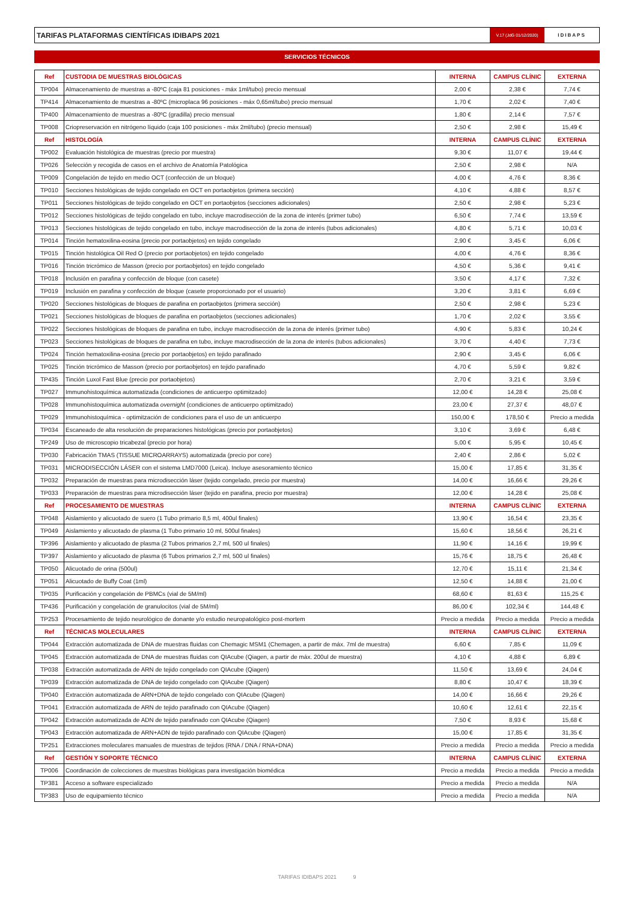TARIFAS PLATAFORMAS CIENTÍFICAS IDIBAPS 2021
V.17 (JdG 01/12/2020)
IDIBAPS
SERVICIOS TÉCNICOS
| Ref | CUSTODIA DE MUESTRAS BIOLÓGICAS | INTERNA | CAMPUS CLÍNIC | EXTERNA |
| --- | --- | --- | --- | --- |
| TP004 | Almacenamiento de muestras a -80ºC (caja 81 posiciones - máx 1ml/tubo) precio mensual | 2,00 € | 2,38 € | 7,74 € |
| TP414 | Almacenamiento de muestras a -80ºC (microplaca 96 posiciones - máx 0,65ml/tubo) precio mensual | 1,70 € | 2,02 € | 7,40 € |
| TP400 | Almacenamiento de muestras a -80ºC (gradilla) precio mensual | 1,80 € | 2,14 € | 7,57 € |
| TP008 | Criopreservación en nitrógeno líquido (caja 100 posiciones - máx 2ml/tubo) (precio mensual) | 2,50 € | 2,98 € | 15,49 € |
| Ref | HISTOLOGÍA | INTERNA | CAMPUS CLÍNIC | EXTERNA |
| TP002 | Evaluación histológica de muestras (precio por muestra) | 9,30 € | 11,07 € | 19,44 € |
| TP026 | Selección y recogida de casos en el archivo de Anatomía Patológica | 2,50 € | 2,98 € | N/A |
| TP009 | Congelación de tejido en medio OCT (confección de un bloque) | 4,00 € | 4,76 € | 8,36 € |
| TP010 | Secciones histológicas de tejido congelado en OCT en portaobjetos (primera sección) | 4,10 € | 4,88 € | 8,57 € |
| TP011 | Secciones histológicas de tejido congelado en OCT en portaobjetos (secciones adicionales) | 2,50 € | 2,98 € | 5,23 € |
| TP012 | Secciones histológicas de tejido congelado en tubo, incluye macrodisección de la zona de interés (primer tubo) | 6,50 € | 7,74 € | 13,59 € |
| TP013 | Secciones histológicas de tejido congelado en tubo, incluye macrodisección de la zona de interés (tubos adicionales) | 4,80 € | 5,71 € | 10,03 € |
| TP014 | Tinción hematoxilina-eosina (precio por portaobjetos) en tejido congelado | 2,90 € | 3,45 € | 6,06 € |
| TP015 | Tinción histológica Oil Red O (precio por portaobjetos) en tejido congelado | 4,00 € | 4,76 € | 8,36 € |
| TP016 | Tinción tricrómico de Masson (precio por portaobjetos) en tejido congelado | 4,50 € | 5,36 € | 9,41 € |
| TP018 | Inclusión en parafina y confección de bloque (con casete) | 3,50 € | 4,17 € | 7,32 € |
| TP019 | Inclusión en parafina y confección de bloque (casete proporcionado por el usuario) | 3,20 € | 3,81 € | 6,69 € |
| TP020 | Secciones histológicas de bloques de parafina en portaobjetos (primera sección) | 2,50 € | 2,98 € | 5,23 € |
| TP021 | Secciones histológicas de bloques de parafina en portaobjetos (secciones adicionales) | 1,70 € | 2,02 € | 3,55 € |
| TP022 | Secciones histológicas de bloques de parafina en tubo, incluye macrodisección de la zona de interés (primer tubo) | 4,90 € | 5,83 € | 10,24 € |
| TP023 | Secciones histológicas de bloques de parafina en tubo, incluye macrodisección de la zona de interés (tubos adicionales) | 3,70 € | 4,40 € | 7,73 € |
| TP024 | Tinción hematoxilina-eosina (precio por portaobjetos) en tejido parafinado | 2,90 € | 3,45 € | 6,06 € |
| TP025 | Tinción tricrómico de Masson (precio por portaobjetos) en tejido parafinado | 4,70 € | 5,59 € | 9,82 € |
| TP435 | Tinción Luxol Fast Blue (precio por portaobjetos) | 2,70 € | 3,21 € | 3,59 € |
| TP027 | Immunohistoquímica automatizada (condiciones de anticuerpo optimitzado) | 12,00 € | 14,28 € | 25,08 € |
| TP028 | Immunohistoquímica automatizada overnight (condiciones de anticuerpo optimitzado) | 23,00 € | 27,37 € | 48,07 € |
| TP029 | Immunohistoquímica - optimitzación de condiciones para el uso de un anticuerpo | 150,00 € | 178,50 € | Precio a medida |
| TP034 | Escaneado de alta resolución de preparaciones histológicas (precio por portaobjetos) | 3,10 € | 3,69 € | 6,48 € |
| TP249 | Uso de microscopio tricabezal (precio por hora) | 5,00 € | 5,95 € | 10,45 € |
| TP030 | Fabricación TMAS (TISSUE MICROARRAYS) automatizada (precio por core) | 2,40 € | 2,86 € | 5,02 € |
| TP031 | MICRODISECCIÓN LÁSER con el sistema LMD7000 (Leica). Incluye asesoramiento técnico | 15,00 € | 17,85 € | 31,35 € |
| TP032 | Preparación de muestras para microdisección láser (tejido congelado, precio por muestra) | 14,00 € | 16,66 € | 29,26 € |
| TP033 | Preparación de muestras para microdisección láser (tejido en parafina, precio por muestra) | 12,00 € | 14,28 € | 25,08 € |
| Ref | PROCESAMIENTO DE MUESTRAS | INTERNA | CAMPUS CLÍNIC | EXTERNA |
| TP048 | Aislamiento y alicuotado de suero (1 Tubo primario 8,5 ml, 400ul finales) | 13,90 € | 16,54 € | 23,35 € |
| TP049 | Aislamiento y alicuotado de plasma (1 Tubo primario 10 ml, 500ul finales) | 15,60 € | 18,56 € | 26,21 € |
| TP396 | Aislamiento y alicuotado de plasma (2 Tubos primarios 2,7 ml, 500 ul finales) | 11,90 € | 14,16 € | 19,99 € |
| TP397 | Aislamiento y alicuotado de plasma (6 Tubos primarios 2,7 ml, 500 ul finales) | 15,76 € | 18,75 € | 26,48 € |
| TP050 | Alicuotado de orina (500ul) | 12,70 € | 15,11 € | 21,34 € |
| TP051 | Alicuotado de Buffy Coat (1ml) | 12,50 € | 14,88 € | 21,00 € |
| TP035 | Purificación y congelación de PBMCs (vial de 5M/ml) | 68,60 € | 81,63 € | 115,25 € |
| TP436 | Purificación y congelación de granulocitos (vial de 5M/ml) | 86,00 € | 102,34 € | 144,48 € |
| TP253 | Procesamiento de tejido neurológico de donante y/o estudio neuropatológico post-mortem | Precio a medida | Precio a medida | Precio a medida |
| Ref | TÉCNICAS MOLECULARES | INTERNA | CAMPUS CLÍNIC | EXTERNA |
| TP044 | Extracción automatizada de DNA de muestras fluidas con Chemagic MSM1 (Chemagen, a partir de máx. 7ml de muestra) | 6,60 € | 7,85 € | 11,09 € |
| TP045 | Extracción automatizada de DNA de muestras fluidas con QIAcube (Qiagen, a partir de máx. 200ul de muestra) | 4,10 € | 4,88 € | 6,89 € |
| TP038 | Extracción automatizada de ARN de tejido congelado con QIAcube (Qiagen) | 11,50 € | 13,69 € | 24,04 € |
| TP039 | Extracción automatizada de DNA de tejido congelado con QIAcube (Qiagen) | 8,80 € | 10,47 € | 18,39 € |
| TP040 | Extracción automatizada de ARN+DNA de tejido congelado con QIAcube (Qiagen) | 14,00 € | 16,66 € | 29,26 € |
| TP041 | Extracción automatizada de ARN de tejido parafinado con QIAcube (Qiagen) | 10,60 € | 12,61 € | 22,15 € |
| TP042 | Extracción automatizada de ADN de tejido parafinado con QIAcube (Qiagen) | 7,50 € | 8,93 € | 15,68 € |
| TP043 | Extracción automatizada de ARN+ADN de tejido parafinado con QIAcube (Qiagen) | 15,00 € | 17,85 € | 31,35 € |
| TP251 | Extracciones moleculares manuales de muestras de tejidos (RNA / DNA / RNA+DNA) | Precio a medida | Precio a medida | Precio a medida |
| Ref | GESTIÓN Y SOPORTE TÉCNICO | INTERNA | CAMPUS CLÍNIC | EXTERNA |
| TP006 | Coordinación de colecciones de muestras biológicas para investigación biomédica | Precio a medida | Precio a medida | Precio a medida |
| TP381 | Acceso a software especializado | Precio a medida | Precio a medida | N/A |
| TP383 | Uso de equipamiento técnico | Precio a medida | Precio a medida | N/A |
TARIFAS IDIBAPS 2021 9